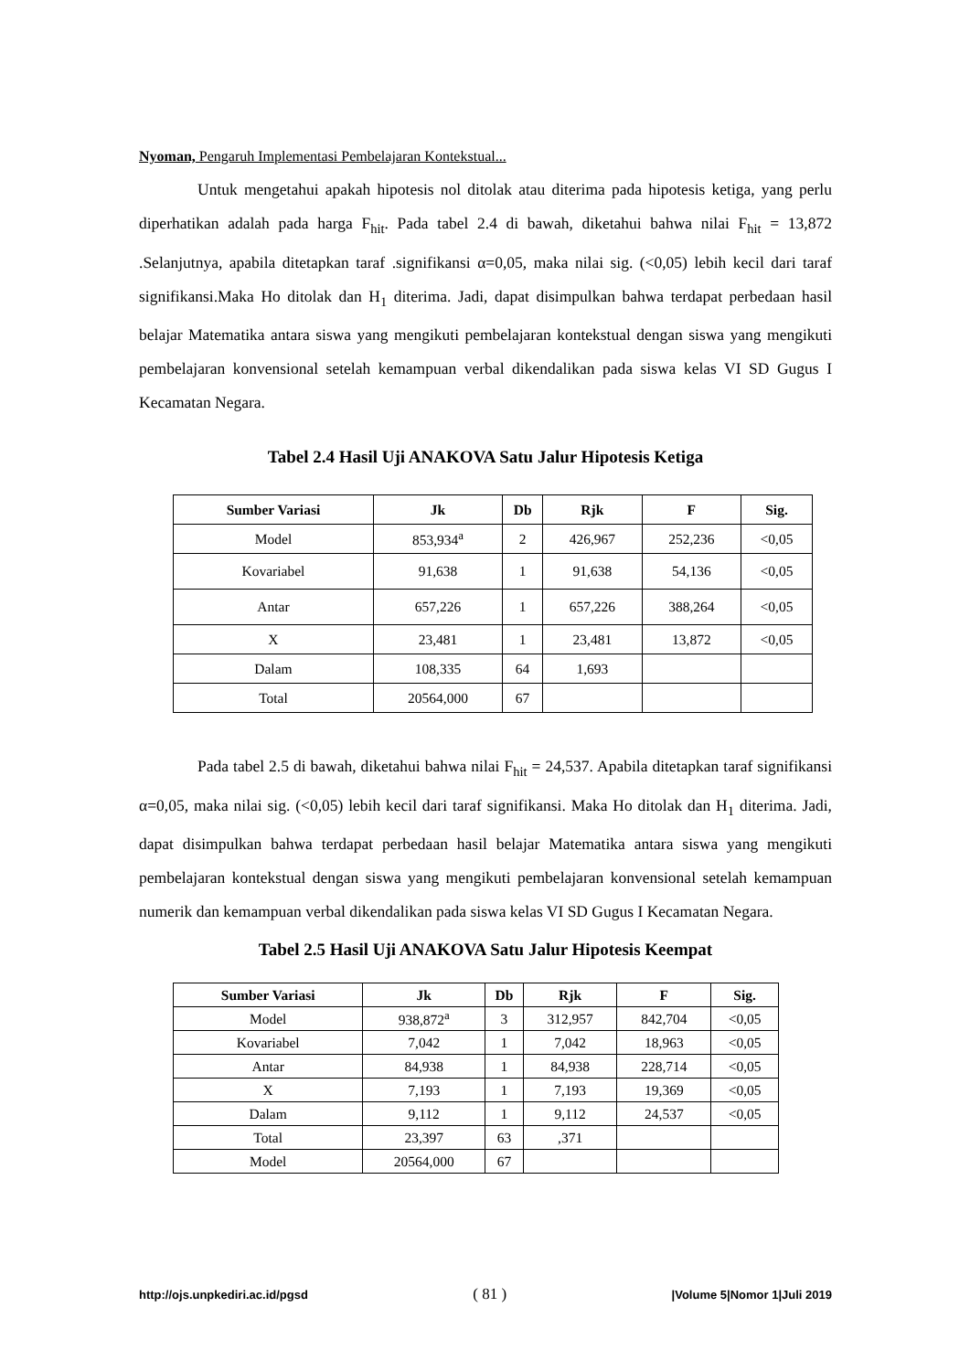Nyoman, Pengaruh Implementasi Pembelajaran Kontekstual...
Untuk mengetahui apakah hipotesis nol ditolak atau diterima pada hipotesis ketiga, yang perlu diperhatikan adalah pada harga F<sub>hit</sub>. Pada tabel 2.4 di bawah, diketahui bahwa nilai F<sub>hit</sub> = 13,872 .Selanjutnya, apabila ditetapkan taraf .signifikansi α=0,05, maka nilai sig. (<0,05) lebih kecil dari taraf signifikansi.Maka Ho ditolak dan H<sub>1</sub> diterima. Jadi, dapat disimpulkan bahwa terdapat perbedaan hasil belajar Matematika antara siswa yang mengikuti pembelajaran kontekstual dengan siswa yang mengikuti pembelajaran konvensional setelah kemampuan verbal dikendalikan pada siswa kelas VI SD Gugus I Kecamatan Negara.
Tabel 2.4 Hasil Uji ANAKOVA Satu Jalur Hipotesis Ketiga
| Sumber Variasi | Jk | Db | Rjk | F | Sig. |
| --- | --- | --- | --- | --- | --- |
| Model | 853,934<sup>a</sup> | 2 | 426,967 | 252,236 | <0,05 |
| Kovariabel | 91,638 | 1 | 91,638 | 54,136 | <0,05 |
| Antar | 657,226 | 1 | 657,226 | 388,264 | <0,05 |
| X | 23,481 | 1 | 23,481 | 13,872 | <0,05 |
| Dalam | 108,335 | 64 | 1,693 | | |
| Total | 20564,000 | 67 | | | |
Pada tabel 2.5 di bawah, diketahui bahwa nilai F<sub>hit</sub> = 24,537. Apabila ditetapkan taraf signifikansi α=0,05, maka nilai sig. (<0,05) lebih kecil dari taraf signifikansi. Maka Ho ditolak dan H<sub>1</sub> diterima. Jadi, dapat disimpulkan bahwa terdapat perbedaan hasil belajar Matematika antara siswa yang mengikuti pembelajaran kontekstual dengan siswa yang mengikuti pembelajaran konvensional setelah kemampuan numerik dan kemampuan verbal dikendalikan pada siswa kelas VI SD Gugus I Kecamatan Negara.
Tabel 2.5 Hasil Uji ANAKOVA Satu Jalur Hipotesis Keempat
| Sumber Variasi | Jk | Db | Rjk | F | Sig. |
| --- | --- | --- | --- | --- | --- |
| Model | 938,872<sup>a</sup> | 3 | 312,957 | 842,704 | <0,05 |
| Kovariabel | 7,042 | 1 | 7,042 | 18,963 | <0,05 |
| Antar | 84,938 | 1 | 84,938 | 228,714 | <0,05 |
| X | 7,193 | 1 | 7,193 | 19,369 | <0,05 |
| Dalam | 9,112 | 1 | 9,112 | 24,537 | <0,05 |
| Total | 23,397 | 63 | ,371 | | |
| Model | 20564,000 | 67 | | | |
http://ojs.unpkediri.ac.id/pgsd ( 81 ) |Volume 5|Nomor 1|Juli 2019